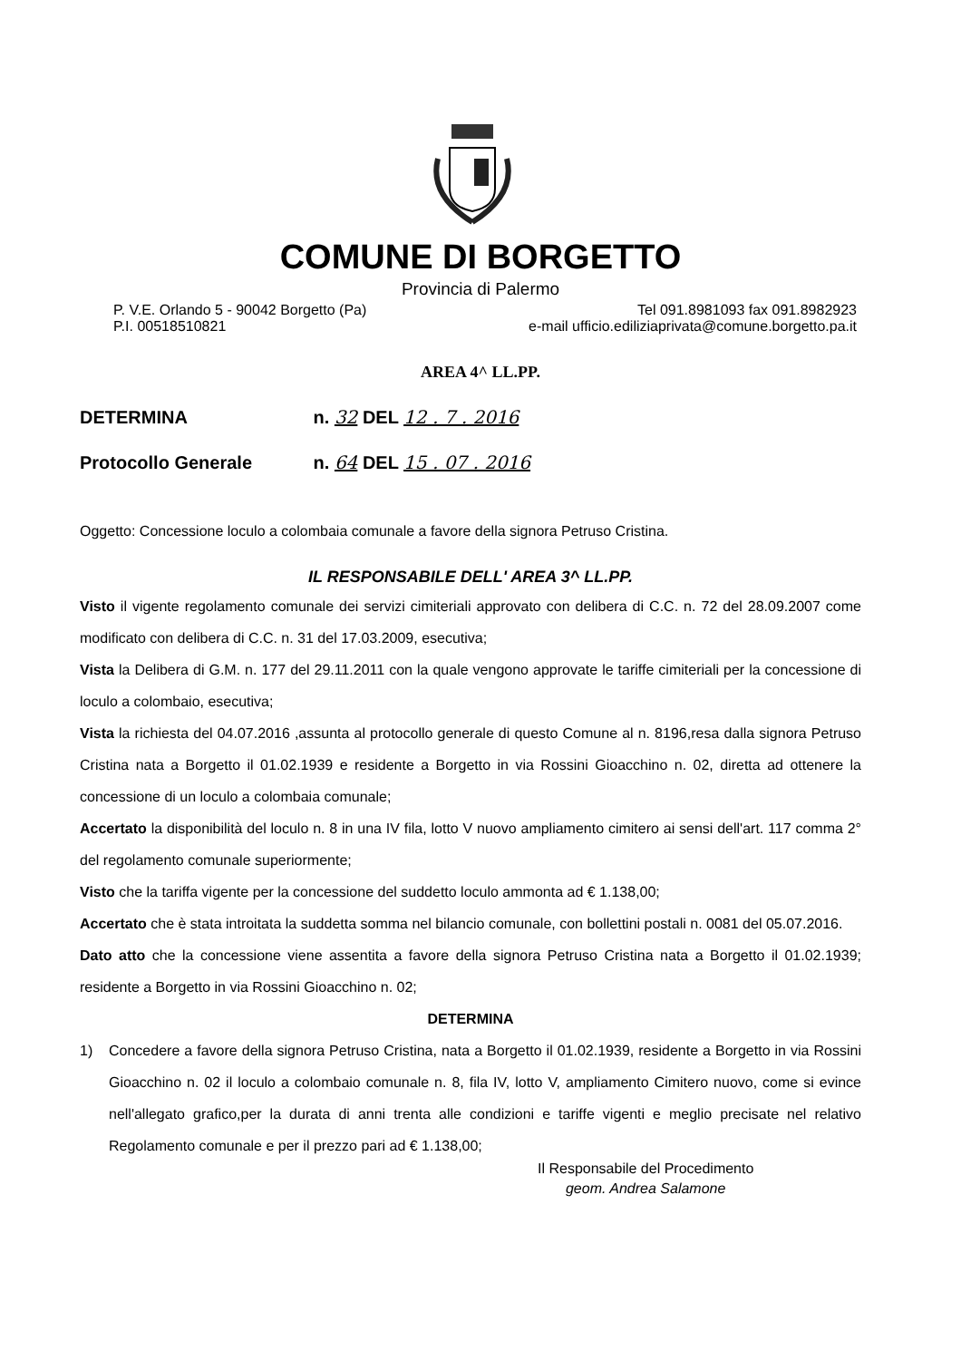COMUNE DI BORGETTO
Provincia di Palermo
P. V.E. Orlando 5 - 90042 Borgetto (Pa)
P.I. 00518510821
Tel 091.8981093 fax 091.8982923
e-mail ufficio.ediliziaprivata@comune.borgetto.pa.it
AREA 4^ LL.PP.
DETERMINA n. 32 DEL 12 . 7 . 2016
Protocollo Generale n. 64 DEL 15 . 07 . 2016
Oggetto: Concessione loculo a colombaia comunale a favore della signora Petruso Cristina.
IL RESPONSABILE DELL' AREA 3^ LL.PP.
Visto il vigente regolamento comunale dei servizi cimiteriali approvato con delibera di C.C. n. 72 del 28.09.2007 come modificato con delibera di C.C. n. 31 del 17.03.2009, esecutiva;
Vista la Delibera di G.M. n. 177 del 29.11.2011 con la quale vengono approvate le tariffe cimiteriali per la concessione di loculo a colombaio, esecutiva;
Vista la richiesta del 04.07.2016 ,assunta al protocollo generale di questo Comune al n. 8196,resa dalla signora Petruso Cristina nata a Borgetto il 01.02.1939 e residente a Borgetto in via Rossini Gioacchino n. 02, diretta ad ottenere la concessione di un loculo a colombaia comunale;
Accertato la disponibilità del loculo n. 8 in una IV fila, lotto V nuovo ampliamento cimitero ai sensi dell'art. 117 comma 2° del regolamento comunale superiormente;
Visto che la tariffa vigente per la concessione del suddetto loculo ammonta ad € 1.138,00;
Accertato che è stata introitata la suddetta somma nel bilancio comunale, con bollettini postali n. 0081 del 05.07.2016.
Dato atto che la concessione viene assentita a favore della signora Petruso Cristina nata a Borgetto il 01.02.1939; residente a Borgetto in via Rossini Gioacchino n. 02;
DETERMINA
1) Concedere a favore della signora Petruso Cristina, nata a Borgetto il 01.02.1939, residente a Borgetto in via Rossini Gioacchino n. 02 il loculo a colombaio comunale n. 8, fila IV, lotto V, ampliamento Cimitero nuovo, come si evince nell'allegato grafico,per la durata di anni trenta alle condizioni e tariffe vigenti e meglio precisate nel relativo Regolamento comunale e per il prezzo pari ad € 1.138,00;
Il Responsabile del Procedimento
geom. Andrea Salamone